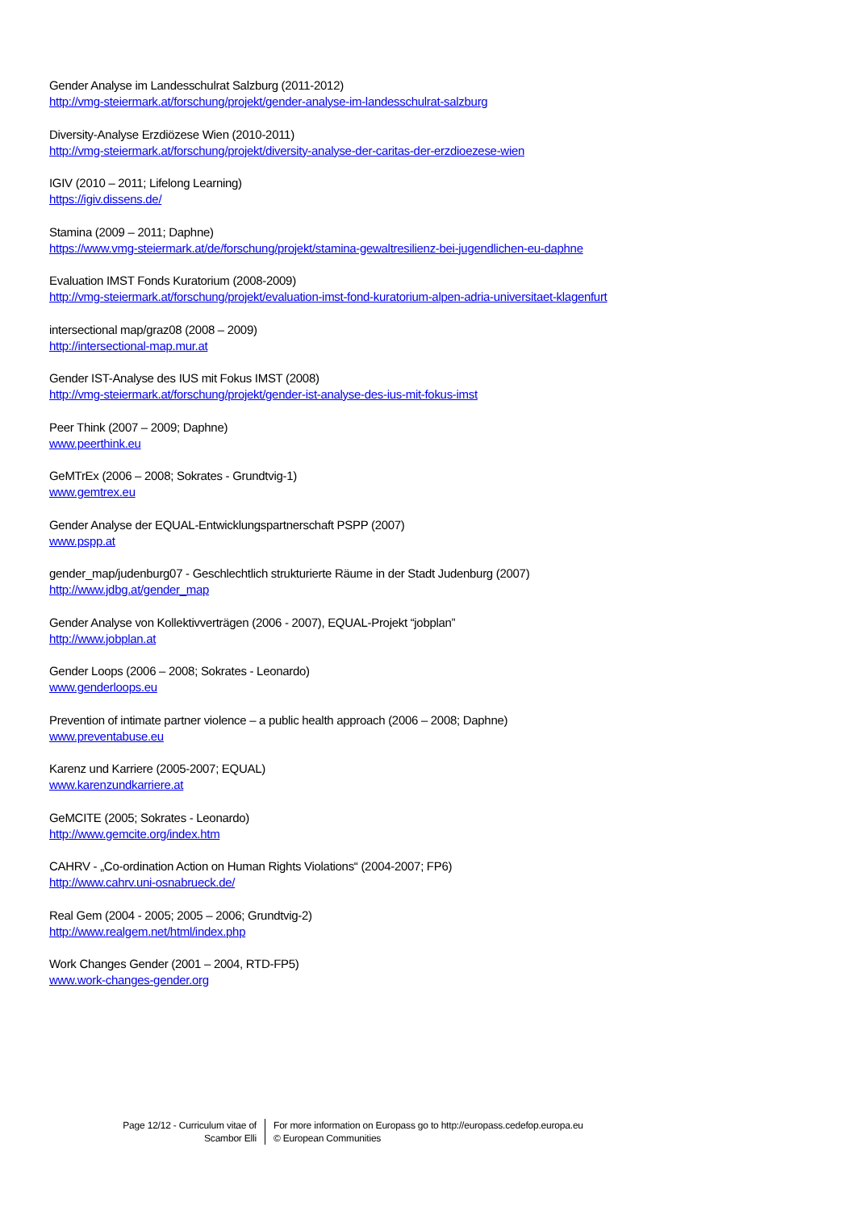Gender Analyse im Landesschulrat Salzburg (2011-2012)
http://vmg-steiermark.at/forschung/projekt/gender-analyse-im-landesschulrat-salzburg
Diversity-Analyse Erzdiözese Wien (2010-2011)
http://vmg-steiermark.at/forschung/projekt/diversity-analyse-der-caritas-der-erzdioezese-wien
IGIV (2010 – 2011; Lifelong Learning)
https://igiv.dissens.de/
Stamina (2009 – 2011; Daphne)
https://www.vmg-steiermark.at/de/forschung/projekt/stamina-gewaltresilienz-bei-jugendlichen-eu-daphne
Evaluation IMST Fonds Kuratorium (2008-2009)
http://vmg-steiermark.at/forschung/projekt/evaluation-imst-fond-kuratorium-alpen-adria-universitaet-klagenfurt
intersectional map/graz08 (2008 – 2009)
http://intersectional-map.mur.at
Gender IST-Analyse des IUS mit Fokus IMST (2008)
http://vmg-steiermark.at/forschung/projekt/gender-ist-analyse-des-ius-mit-fokus-imst
Peer Think (2007 – 2009; Daphne)
www.peerthink.eu
GeMTrEx (2006 – 2008; Sokrates - Grundtvig-1)
www.gemtrex.eu
Gender Analyse der EQUAL-Entwicklungspartnerschaft PSPP (2007)
www.pspp.at
gender_map/judenburg07 - Geschlechtlich strukturierte Räume in der Stadt Judenburg (2007)
http://www.jdbg.at/gender_map
Gender Analyse von Kollektivverträgen (2006 - 2007), EQUAL-Projekt “jobplan”
http://www.jobplan.at
Gender Loops (2006 – 2008; Sokrates - Leonardo)
www.genderloops.eu
Prevention of intimate partner violence – a public health approach (2006 – 2008; Daphne)
www.preventabuse.eu
Karenz und Karriere (2005-2007; EQUAL)
www.karenzundkarriere.at
GeMCITE (2005; Sokrates - Leonardo)
http://www.gemcite.org/index.htm
CAHRV - „Co-ordination Action on Human Rights Violations“ (2004-2007; FP6)
http://www.cahrv.uni-osnabrueck.de/
Real Gem (2004 - 2005; 2005 – 2006; Grundtvig-2)
http://www.realgem.net/html/index.php
Work Changes Gender (2001 – 2004, RTD-FP5)
www.work-changes-gender.org
Page 12/12 - Curriculum vitae of
Scambor Elli
For more information on Europass go to http://europass.cedefop.europa.eu
© European Communities